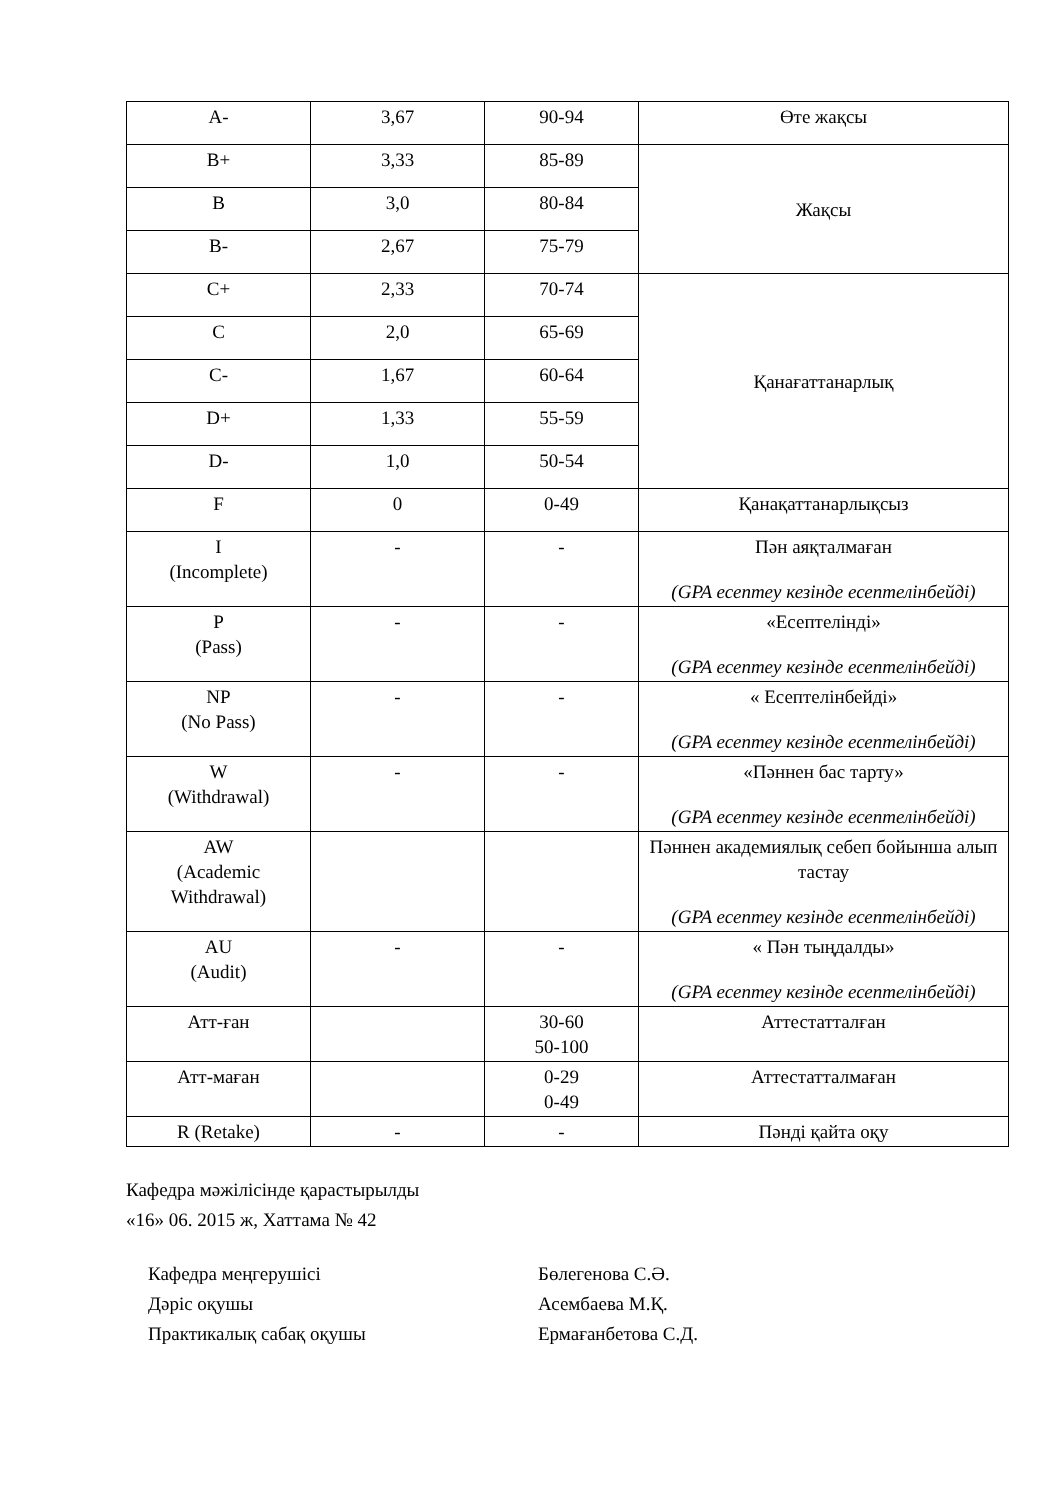| A- | 3,67 | 90-94 | Өте жақсы |
| B+ | 3,33 | 85-89 | Жақсы |
| B | 3,0 | 80-84 | |
| B- | 2,67 | 75-79 | |
| C+ | 2,33 | 70-74 | Қанағаттанарлық |
| C | 2,0 | 65-69 | |
| C- | 1,67 | 60-64 | |
| D+ | 1,33 | 55-59 | |
| D- | 1,0 | 50-54 | |
| F | 0 | 0-49 | Қанақаттанарлықсыз |
| I (Incomplete) | - | - | Пән аяқталмаған (GPA есептеу кезінде есептелінбейді) |
| P (Pass) | - | - | «Есептелінді» (GPA есептеу кезінде есептелінбейді) |
| NP (No Pass) | - | - | « Есептелінбейді» (GPA есептеу кезінде есептелінбейді) |
| W (Withdrawal) | - | - | «Пәннен бас тарту» (GPA есептеу кезінде есептелінбейді) |
| AW (Academic Withdrawal) | | | Пәннен академиялық себеп бойынша алып тастау (GPA есептеу кезінде есептелінбейді) |
| AU (Audit) | - | - | « Пән тыңдалды» (GPA есептеу кезінде есептелінбейді) |
| Атт-ған | | 30-60 50-100 | Аттестатталған |
| Атт-маған | | 0-29 0-49 | Аттестатталмаған |
| R (Retake) | - | - | Пәнді қайта оқу |
Кафедра мәжілісінде қарастырылды
«16» 06. 2015 ж, Хаттама № 42
Кафедра меңгерушісі Бөлегенова С.Ә.
Дәріс оқушы Асембаева М.Қ.
Практикалық сабақ оқушы Ермағанбетова С.Д.